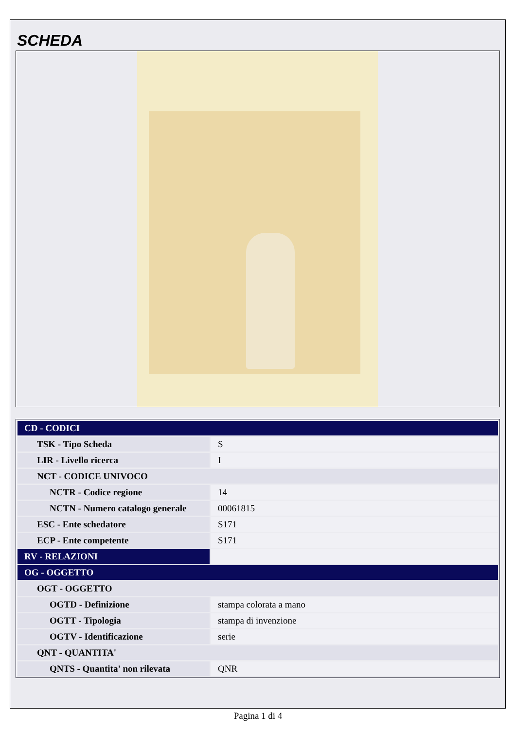SCHEDA
| CD - CODICI | |
| TSK - Tipo Scheda | S |
| LIR - Livello ricerca | I |
| NCT - CODICE UNIVOCO | |
| NCTR - Codice regione | 14 |
| NCTN - Numero catalogo generale | 00061815 |
| ESC - Ente schedatore | S171 |
| ECP - Ente competente | S171 |
| RV - RELAZIONI | |
| OG - OGGETTO | |
| OGT - OGGETTO | |
| OGTD - Definizione | stampa colorata a mano |
| OGTT - Tipologia | stampa di invenzione |
| OGTV - Identificazione | serie |
| QNT - QUANTITA' | |
| QNTS - Quantita' non rilevata | QNR |
Pagina 1 di 4